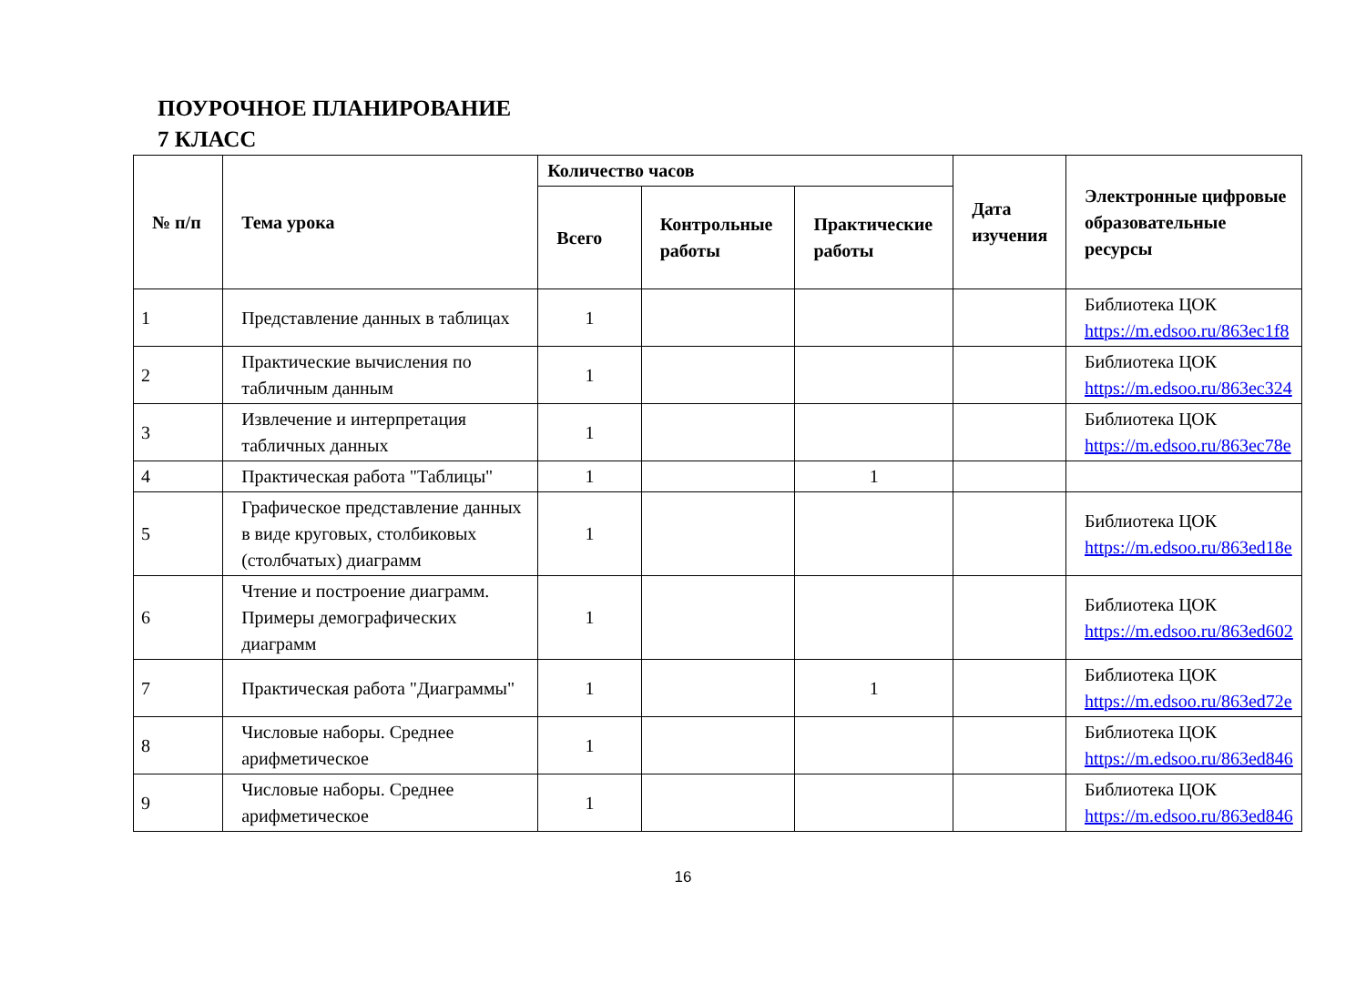ПОУРОЧНОЕ ПЛАНИРОВАНИЕ
7 КЛАСС
| № п/п | Тема урока | Количество часов | | | Дата изучения | Электронные цифровые образовательные ресурсы |
| --- | --- | --- | --- | --- | --- | --- |
| | | Всего | Контрольные работы | Практические работы | | |
| 1 | Представление данных в таблицах | 1 | | | | Библиотека ЦОК https://m.edsoo.ru/863ec1f8 |
| 2 | Практические вычисления по табличным данным | 1 | | | | Библиотека ЦОК https://m.edsoo.ru/863ec324 |
| 3 | Извлечение и интерпретация табличных данных | 1 | | | | Библиотека ЦОК https://m.edsoo.ru/863ec78e |
| 4 | Практическая работа "Таблицы" | 1 | | 1 | | |
| 5 | Графическое представление данных в виде круговых, столбиковых (столбчатых) диаграмм | 1 | | | | Библиотека ЦОК https://m.edsoo.ru/863ed18e |
| 6 | Чтение и построение диаграмм. Примеры демографических диаграмм | 1 | | | | Библиотека ЦОК https://m.edsoo.ru/863ed602 |
| 7 | Практическая работа "Диаграммы" | 1 | | 1 | | Библиотека ЦОК https://m.edsoo.ru/863ed72e |
| 8 | Числовые наборы. Среднее арифметическое | 1 | | | | Библиотека ЦОК https://m.edsoo.ru/863ed846 |
| 9 | Числовые наборы. Среднее арифметическое | 1 | | | | Библиотека ЦОК https://m.edsoo.ru/863ed846 |
16